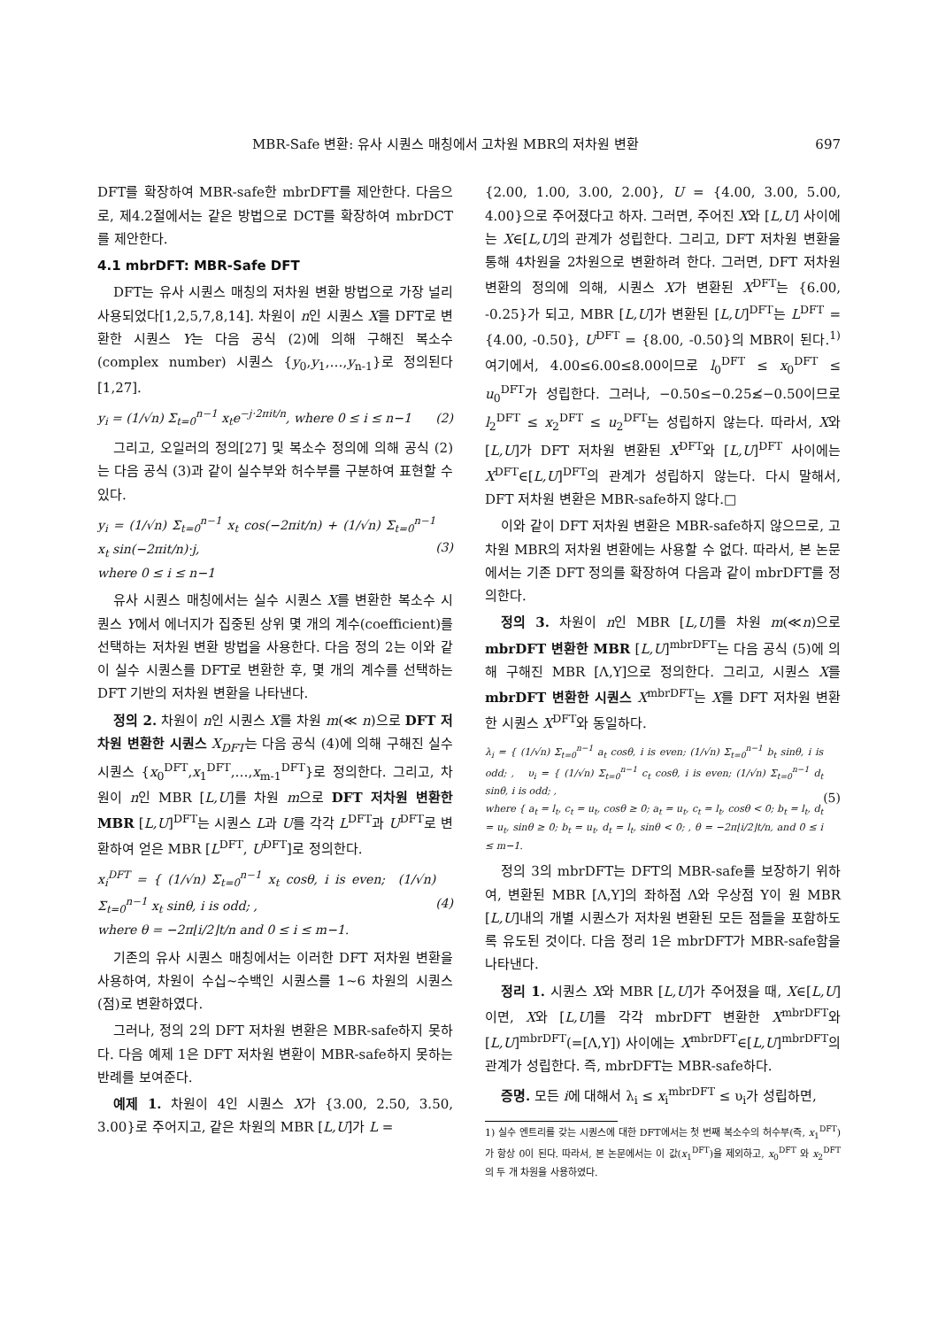MBR-Safe 변환: 유사 시퀀스 매칭에서 고차원 MBR의 저차원 변환 697
DFT를 확장하여 MBR-safe한 mbrDFT를 제안한다. 다음으로, 제4.2절에서는 같은 방법으로 DCT를 확장하여 mbrDCT를 제안한다.
4.1 mbrDFT: MBR-Safe DFT
DFT는 유사 시퀀스 매칭의 저차원 변환 방법으로 가장 널리 사용되었다[1,2,5,7,8,14]. 차원이 n인 시퀀스 X를 DFT로 변환한 시퀀스 Y는 다음 공식 (2)에 의해 구해진 복소수(complex number) 시퀀스 {y<sub>0</sub>,y<sub>1</sub>,…,y<sub>n-1</sub>}로 정의된다[1,27].
y<sub>i</sub> = (1/√n) Σ<sub>t=0</sub><sup>n−1</sup> x<sub>t</sub>e<sup>−j·2πit/n</sup>, where 0 ≤ i ≤ n−1 (2)
그리고, 오일러의 정의[27] 및 복소수 정의에 의해 공식 (2)는 다음 공식 (3)과 같이 실수부와 허수부를 구분하여 표현할 수 있다.
y<sub>i</sub> = (1/√n) Σ<sub>t=0</sub><sup>n−1</sup> x<sub>t</sub> cos(−2πit/n) + (1/√n) Σ<sub>t=0</sub><sup>n−1</sup> x<sub>t</sub> sin(−2πit/n)·j,
where 0 ≤ i ≤ n−1 (3)
유사 시퀀스 매칭에서는 실수 시퀀스 X를 변환한 복소수 시퀀스 Y에서 에너지가 집중된 상위 몇 개의 계수(coefficient)를 선택하는 저차원 변환 방법을 사용한다. 다음 정의 2는 이와 같이 실수 시퀀스를 DFT로 변환한 후, 몇 개의 계수를 선택하는 DFT 기반의 저차원 변환을 나타낸다.
정의 2. 차원이 n인 시퀀스 X를 차원 m(≪ n)으로 DFT 저차원 변환한 시퀀스 X<sub>DFT</sub>는 다음 공식 (4)에 의해 구해진 실수 시퀀스 {x<sub>0</sub><sup>DFT</sup>,x<sub>1</sub><sup>DFT</sup>,…,x<sub>m-1</sub><sup>DFT</sup>}로 정의한다. 그리고, 차원이 n인 MBR [L,U]를 차원 m으로 DFT 저차원 변환한 MBR [L,U]<sup>DFT</sup>는 시퀀스 L과 U를 각각 L<sup>DFT</sup>과 U<sup>DFT</sup>로 변환하여 얻은 MBR [L<sup>DFT</sup>, U<sup>DFT</sup>]로 정의한다.
x<sub>i</sub><sup>DFT</sup> = { (1/√n) Σ<sub>t=0</sub><sup>n−1</sup> x<sub>t</sub> cosθ, i is even; (1/√n) Σ<sub>t=0</sub><sup>n−1</sup> x<sub>t</sub> sinθ, i is odd; ,
where θ = −2π⌊i/2⌋t/n and 0 ≤ i ≤ m−1. (4)
기존의 유사 시퀀스 매칭에서는 이러한 DFT 저차원 변환을 사용하여, 차원이 수십~수백인 시퀀스를 1~6 차원의 시퀀스(점)로 변환하였다.
그러나, 정의 2의 DFT 저차원 변환은 MBR-safe하지 못하다. 다음 예제 1은 DFT 저차원 변환이 MBR-safe하지 못하는 반례를 보여준다.
예제 1. 차원이 4인 시퀀스 X가 {3.00, 2.50, 3.50, 3.00}로 주어지고, 같은 차원의 MBR [L,U]가 L =
{2.00, 1.00, 3.00, 2.00}, U = {4.00, 3.00, 5.00, 4.00}으로 주어졌다고 하자. 그러면, 주어진 X와 [L,U] 사이에는 X∈[L,U]의 관계가 성립한다. 그리고, DFT 저차원 변환을 통해 4차원을 2차원으로 변환하려 한다. 그러면, DFT 저차원 변환의 정의에 의해, 시퀀스 X가 변환된 X<sup>DFT</sup>는 {6.00, -0.25}가 되고, MBR [L,U]가 변환된 [L,U]<sup>DFT</sup>는 L<sup>DFT</sup> = {4.00, -0.50}, U<sup>DFT</sup> = {8.00, -0.50}의 MBR이 된다.<sup>1)</sup> 여기에서, 4.00≤6.00≤8.00이므로 l<sub>0</sub><sup>DFT</sup> ≤ x<sub>0</sub><sup>DFT</sup> ≤ u<sub>0</sub><sup>DFT</sup>가 성립한다. 그러나, −0.50≤−0.25≰−0.50이므로 l<sub>2</sub><sup>DFT</sup> ≤ x<sub>2</sub><sup>DFT</sup> ≤ u<sub>2</sub><sup>DFT</sup>는 성립하지 않는다. 따라서, X와 [L,U]가 DFT 저차원 변환된 X<sup>DFT</sup>와 [L,U]<sup>DFT</sup> 사이에는 X<sup>DFT</sup>∈[L,U]<sup>DFT</sup>의 관계가 성립하지 않는다. 다시 말해서, DFT 저차원 변환은 MBR-safe하지 않다.□
이와 같이 DFT 저차원 변환은 MBR-safe하지 않으므로, 고차원 MBR의 저차원 변환에는 사용할 수 없다. 따라서, 본 논문에서는 기존 DFT 정의를 확장하여 다음과 같이 mbrDFT를 정의한다.
정의 3. 차원이 n인 MBR [L,U]를 차원 m(≪n)으로 mbrDFT 변환한 MBR [L,U]<sup>mbrDFT</sup>는 다음 공식 (5)에 의해 구해진 MBR [Λ,Υ]으로 정의한다. 그리고, 시퀀스 X를 mbrDFT 변환한 시퀀스 X<sup>mbrDFT</sup>는 X를 DFT 저차원 변환한 시퀀스 X<sup>DFT</sup>와 동일하다.
λ<sub>i</sub> = { (1/√n) Σ<sub>t=0</sub><sup>n−1</sup> a<sub>t</sub> cosθ, i is even; (1/√n) Σ<sub>t=0</sub><sup>n−1</sup> b<sub>t</sub> sinθ, i is odd; , υ<sub>i</sub> = { (1/√n) Σ<sub>t=0</sub><sup>n−1</sup> c<sub>t</sub> cosθ, i is even; (1/√n) Σ<sub>t=0</sub><sup>n−1</sup> d<sub>t</sub> sinθ, i is odd; ,
where { a<sub>t</sub> = l<sub>t</sub>, c<sub>t</sub> = u<sub>t</sub>, cosθ ≥ 0; a<sub>t</sub> = u<sub>t</sub>, c<sub>t</sub> = l<sub>t</sub>, cosθ < 0; b<sub>t</sub> = l<sub>t</sub>, d<sub>t</sub> = u<sub>t</sub>, sinθ ≥ 0; b<sub>t</sub> = u<sub>t</sub>, d<sub>t</sub> = l<sub>t</sub>, sinθ < 0; , θ = −2π⌊i/2⌋t/n, and 0 ≤ i ≤ m−1. (5)
정의 3의 mbrDFT는 DFT의 MBR-safe를 보장하기 위하여, 변환된 MBR [Λ,Υ]의 좌하점 Λ와 우상점 Υ이 원 MBR [L,U]내의 개별 시퀀스가 저차원 변환된 모든 점들을 포함하도록 유도된 것이다. 다음 정리 1은 mbrDFT가 MBR-safe함을 나타낸다.
정리 1. 시퀀스 X와 MBR [L,U]가 주어졌을 때, X∈[L,U]이면, X와 [L,U]를 각각 mbrDFT 변환한 X<sup>mbrDFT</sup>와 [L,U]<sup>mbrDFT</sup>(=[Λ,Υ]) 사이에는 X<sup>mbrDFT</sup>∈[L,U]<sup>mbrDFT</sup>의 관계가 성립한다. 즉, mbrDFT는 MBR-safe하다.
증명. 모든 i에 대해서 λ<sub>i</sub> ≤ x<sub>i</sub><sup>mbrDFT</sup> ≤ υ<sub>i</sub>가 성립하면,
1) 실수 엔트리를 갖는 시퀀스에 대한 DFT에서는 첫 번째 복소수의 허수부(즉, x<sub>1</sub><sup>DFT</sup>)가 항상 0이 된다. 따라서, 본 논문에서는 이 값(x<sub>1</sub><sup>DFT</sup>)을 제외하고, x<sub>0</sub><sup>DFT</sup> 와 x<sub>2</sub><sup>DFT</sup> 의 두 개 차원을 사용하였다.